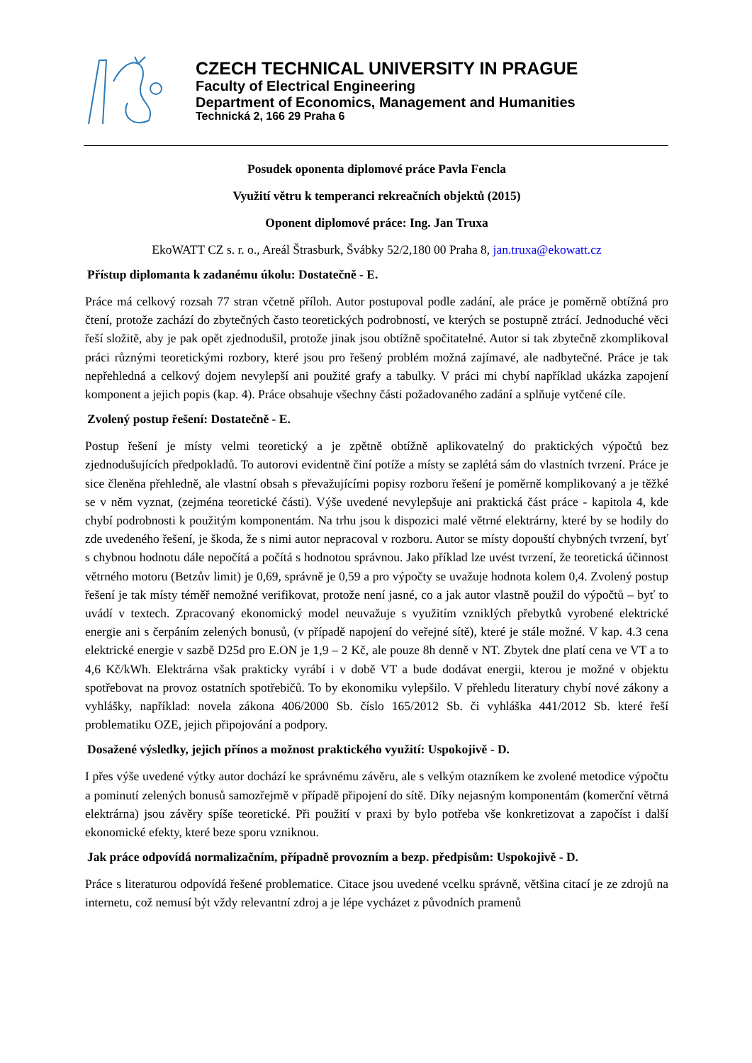CZECH TECHNICAL UNIVERSITY IN PRAGUE
Faculty of Electrical Engineering
Department of Economics, Management and Humanities
Technická 2, 166 29 Praha 6
Posudek oponenta diplomové práce Pavla Fencla
Využití větru k temperanci rekreačních objektů (2015)
Oponent diplomové práce: Ing. Jan Truxa
EkoWATT CZ s. r. o., Areál Štrasburk, Švábky 52/2,180 00 Praha 8, jan.truxa@ekowatt.cz
Přístup diplomanta k zadanému úkolu: Dostatečně - E.
Práce má celkový rozsah 77 stran včetně příloh. Autor postupoval podle zadání, ale práce je poměrně obtížná pro čtení, protože zachází do zbytečných často teoretických podrobností, ve kterých se postupně ztrácí. Jednoduché věci řeší složitě, aby je pak opět zjednodušil, protože jinak jsou obtížně spočitatelné. Autor si tak zbytečně zkomplikoval práci různými teoretickými rozbory, které jsou pro řešený problém možná zajímavé, ale nadbytečné. Práce je tak nepřehledná a celkový dojem nevylepší ani použité grafy a tabulky. V práci mi chybí například ukázka zapojení komponent a jejich popis (kap. 4). Práce obsahuje všechny části požadovaného zadání a splňuje vytčené cíle.
Zvolený postup řešení: Dostatečně - E.
Postup řešení je místy velmi teoretický a je zpětně obtížně aplikovatelný do praktických výpočtů bez zjednodušujících předpokladů. To autorovi evidentně činí potíže a místy se zaplétá sám do vlastních tvrzení. Práce je sice členěna přehledně, ale vlastní obsah s převažujícími popisy rozboru řešení je poměrně komplikovaný a je těžké se v něm vyznat, (zejména teoretické části). Výše uvedené nevylepšuje ani praktická část práce - kapitola 4, kde chybí podrobnosti k použitým komponentám. Na trhu jsou k dispozici malé větrné elektrárny, které by se hodily do zde uvedeného řešení, je škoda, že s nimi autor nepracoval v rozboru. Autor se místy dopouští chybných tvrzení, byť s chybnou hodnotu dále nepočítá a počítá s hodnotou správnou. Jako příklad lze uvést tvrzení, že teoretická účinnost větrného motoru (Betzův limit) je 0,69, správně je 0,59 a pro výpočty se uvažuje hodnota kolem 0,4. Zvolený postup řešení je tak místy téměř nemožné verifikovat, protože není jasné, co a jak autor vlastně použil do výpočtů – byť to uvádí v textech. Zpracovaný ekonomický model neuvažuje s využitím vzniklých přebytků vyrobené elektrické energie ani s čerpáním zelených bonusů, (v případě napojení do veřejné sítě), které je stále možné. V kap. 4.3 cena elektrické energie v sazbě D25d pro E.ON je 1,9 – 2 Kč, ale pouze 8h denně v NT. Zbytek dne platí cena ve VT a to 4,6 Kč/kWh. Elektrárna však prakticky vyrábí i v době VT a bude dodávat energii, kterou je možné v objektu spotřebovat na provoz ostatních spotřebičů. To by ekonomiku vylepšilo. V přehledu literatury chybí nové zákony a vyhlášky, například: novela zákona 406/2000 Sb. číslo 165/2012 Sb. či vyhláška 441/2012 Sb. které řeší problematiku OZE, jejich připojování a podpory.
Dosažené výsledky, jejich přínos a možnost praktického využití: Uspokojivě - D.
I přes výše uvedené výtky autor dochází ke správnému závěru, ale s velkým otazníkem ke zvolené metodice výpočtu a pominutí zelených bonusů samozřejmě v případě připojení do sítě. Díky nejasným komponentám (komerční větrná elektrárna) jsou závěry spíše teoretické. Při použití v praxi by bylo potřeba vše konkretizovat a započíst i další ekonomické efekty, které beze sporu vzniknou.
Jak práce odpovídá normalizačním, případně provozním a bezp. předpisům: Uspokojivě - D.
Práce s literaturou odpovídá řešené problematice. Citace jsou uvedené vcelku správně, většina citací je ze zdrojů na internetu, což nemusí být vždy relevantní zdroj a je lépe vycházet z původních pramenů